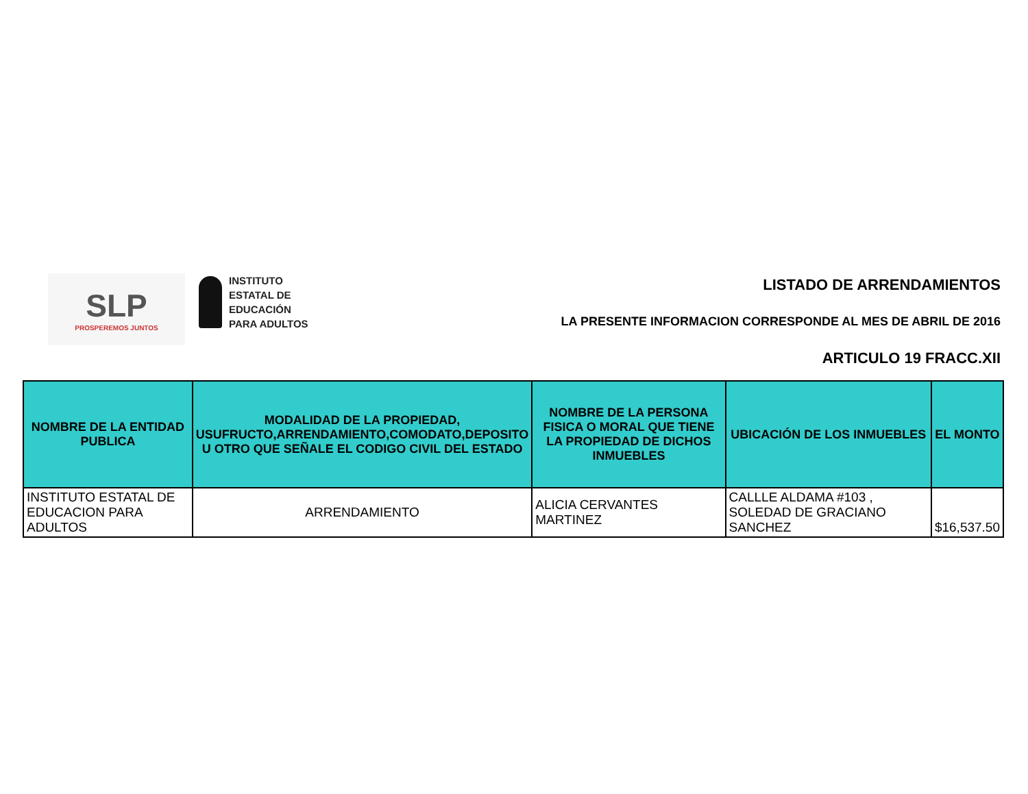SLP
PROSPEREMOS JUNTOS
INSTITUTO
ESTATAL DE
EDUCACIÓN
PARA ADULTOS
LISTADO DE ARRENDAMIENTOS
LA PRESENTE INFORMACION CORRESPONDE AL MES DE ABRIL DE 2016
ARTICULO 19 FRACC.XII
| NOMBRE DE LA ENTIDAD PUBLICA | MODALIDAD DE LA PROPIEDAD, USUFRUCTO,ARRENDAMIENTO,COMODATO,DEPOSITO U OTRO QUE SEÑALE EL CODIGO CIVIL DEL ESTADO | NOMBRE DE LA PERSONA FISICA O MORAL QUE TIENE LA PROPIEDAD DE DICHOS INMUEBLES | UBICACIÓN DE LOS INMUEBLES | EL MONTO |
| --- | --- | --- | --- | --- |
| INSTITUTO ESTATAL DE EDUCACION PARA ADULTOS | ARRENDAMIENTO | ALICIA CERVANTES MARTINEZ | CALLLE ALDAMA #103 , SOLEDAD DE GRACIANO SANCHEZ | $16,537.50 |